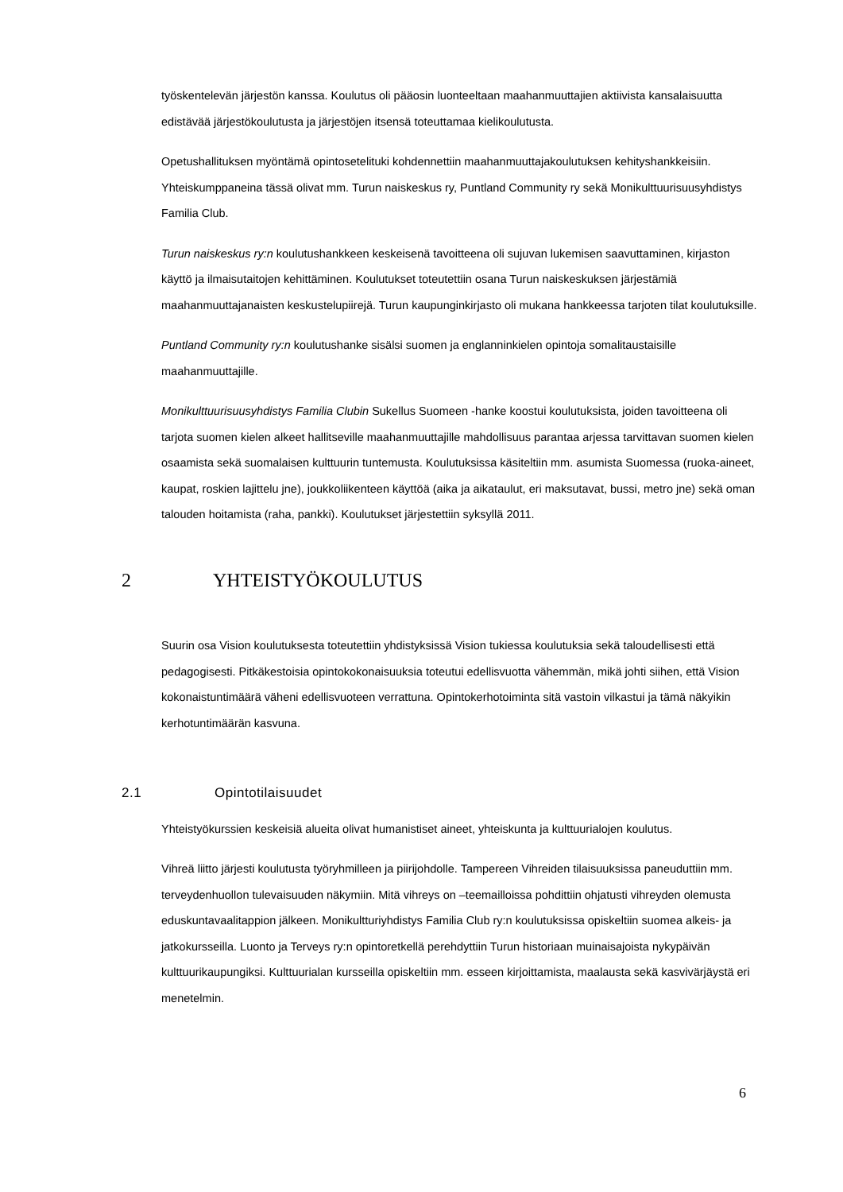työskentelevän järjestön kanssa. Koulutus oli pääosin luonteeltaan maahanmuuttajien aktiivista kansalaisuutta edistävää järjestökoulutusta ja järjestöjen itsensä toteuttamaa kielikoulutusta.
Opetushallituksen myöntämä opintosetelituki kohdennettiin maahanmuuttajakoulutuksen kehityshankkeisiin. Yhteiskumppaneina tässä olivat mm. Turun naiskeskus ry, Puntland Community ry sekä Monikulttuurisuusyhdistys Familia Club.
Turun naiskeskus ry:n koulutushankkeen keskeisenä tavoitteena oli sujuvan lukemisen saavuttaminen, kirjaston käyttö ja ilmaisutaitojen kehittäminen. Koulutukset toteutettiin osana Turun naiskeskuksen järjestämiä maahanmuuttajanaisten keskustelupiirejä. Turun kaupunginkirjasto oli mukana hankkeessa tarjoten tilat koulutuksille.
Puntland Community ry:n koulutushanke sisälsi suomen ja englanninkielen opintoja somalitaustaisille maahanmuuttajille.
Monikulttuurisuusyhdistys Familia Clubin Sukellus Suomeen -hanke koostui koulutuksista, joiden tavoitteena oli tarjota suomen kielen alkeet hallitseville maahanmuuttajille mahdollisuus parantaa arjessa tarvittavan suomen kielen osaamista sekä suomalaisen kulttuurin tuntemusta. Koulutuksissa käsiteltiin mm. asumista Suomessa (ruoka-aineet, kaupat, roskien lajittelu jne), joukkoliikenteen käyttöä (aika ja aikataulut, eri maksutavat, bussi, metro jne) sekä oman talouden hoitamista (raha, pankki). Koulutukset järjestettiin syksyllä 2011.
2 YHTEISTYÖKOULUTUS
Suurin osa Vision koulutuksesta toteutettiin yhdistyksissä Vision tukiessa koulutuksia sekä taloudellisesti että pedagogisesti. Pitkäkestoisia opintokokonaisuuksia toteutui edellisvuotta vähemmän, mikä johti siihen, että Vision kokonaistuntimäärä väheni edellisvuoteen verrattuna. Opintokerhotoiminta sitä vastoin vilkastui ja tämä näkyikin kerhotuntimäärän kasvuna.
2.1 Opintotilaisuudet
Yhteistyökurssien keskeisiä alueita olivat humanistiset aineet, yhteiskunta ja kulttuurialojen koulutus.
Vihreä liitto järjesti koulutusta työryhmilleen ja piirijohdolle. Tampereen Vihreiden tilaisuuksissa paneuduttiin mm. terveydenhuollon tulevaisuuden näkymiin. Mitä vihreys on –teemailloissa pohdittiin ohjatusti vihreyden olemusta eduskuntavaalitappion jälkeen. Monikultturiyhdistys Familia Club ry:n koulutuksissa opiskeltiin suomea alkeis- ja jatkokursseilla. Luonto ja Terveys ry:n opintoretkellä perehdyttiin Turun historiaan muinaisajoista nykypäivän kulttuurikaupungiksi. Kulttuurialan kursseilla opiskeltiin mm. esseen kirjoittamista, maalausta sekä kasvivärjäystä eri menetelmin.
6